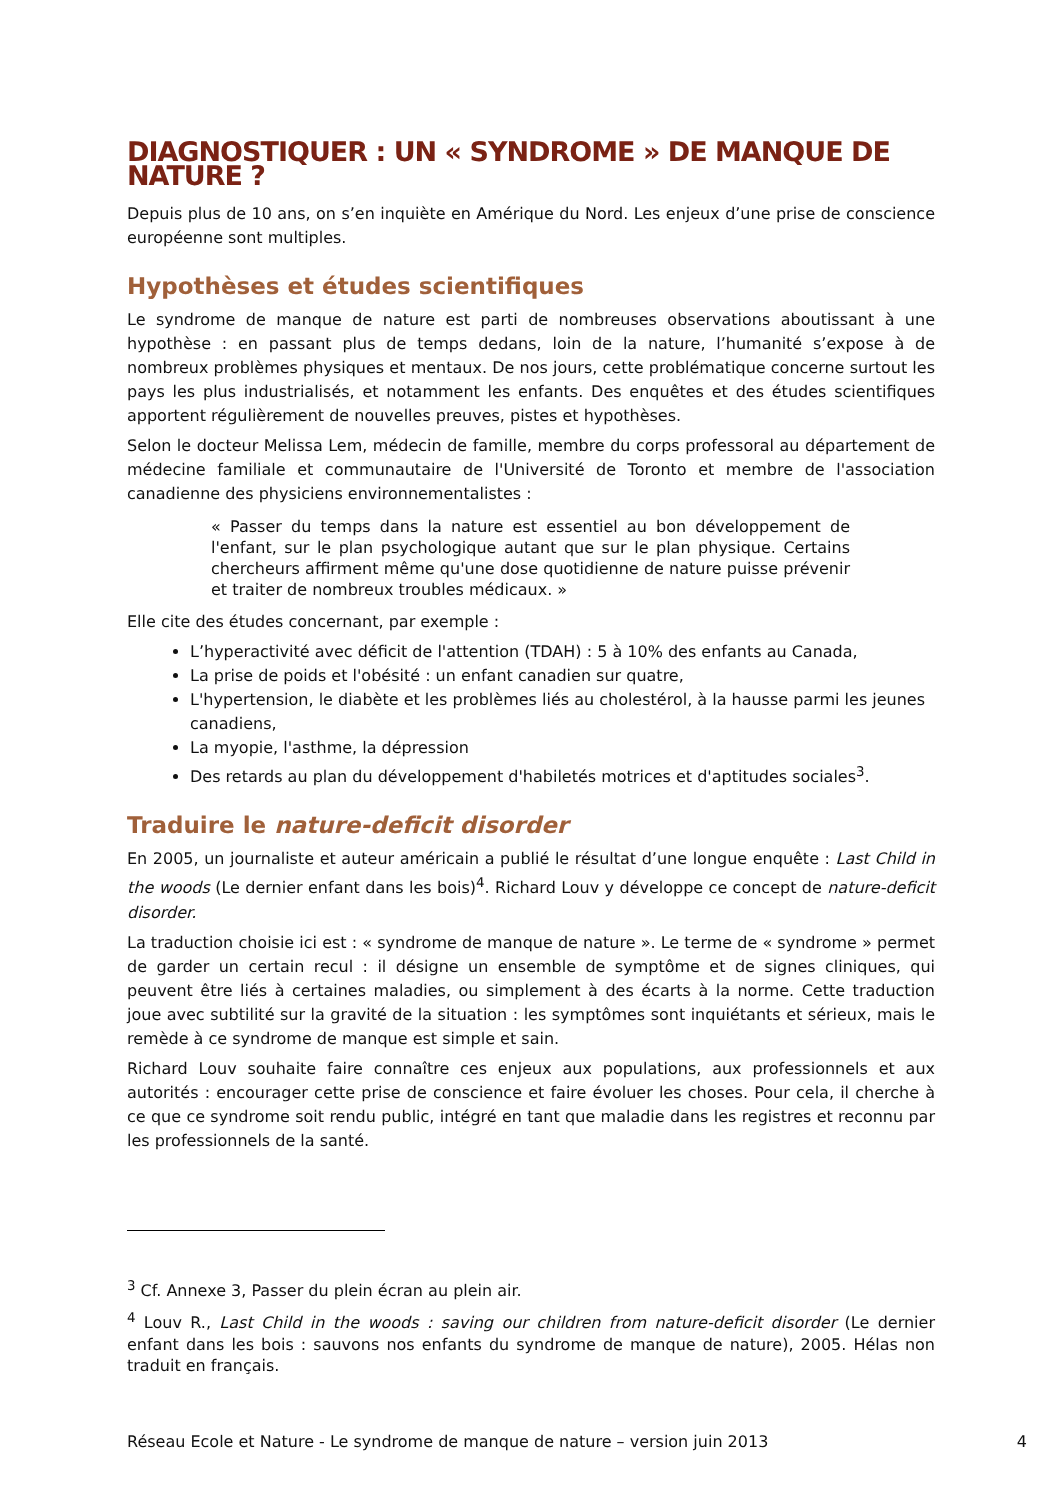DIAGNOSTIQUER : UN « SYNDROME » DE MANQUE DE NATURE ?
Depuis plus de 10 ans, on s’en inquiète en Amérique du Nord. Les enjeux d’une prise de conscience européenne sont multiples.
Hypothèses et études scientifiques
Le syndrome de manque de nature est parti de nombreuses observations aboutissant à une hypothèse : en passant plus de temps dedans, loin de la nature, l’humanité s’expose à de nombreux problèmes physiques et mentaux. De nos jours, cette problématique concerne surtout les pays les plus industrialisés, et notamment les enfants. Des enquêtes et des études scientifiques apportent régulièrement de nouvelles preuves, pistes et hypothèses.
Selon le docteur Melissa Lem, médecin de famille, membre du corps professoral au département de médecine familiale et communautaire de l'Université de Toronto et membre de l'association canadienne des physiciens environnementalistes :
« Passer du temps dans la nature est essentiel au bon développement de l'enfant, sur le plan psychologique autant que sur le plan physique. Certains chercheurs affirment même qu'une dose quotidienne de nature puisse prévenir et traiter de nombreux troubles médicaux. »
Elle cite des études concernant, par exemple :
L’hyperactivité avec déficit de l'attention (TDAH) : 5 à 10% des enfants au Canada,
La prise de poids et l'obésité : un enfant canadien sur quatre,
L'hypertension, le diabète et les problèmes liés au cholestérol, à la hausse parmi les jeunes canadiens,
La myopie, l'asthme, la dépression
Des retards au plan du développement d'habiletés motrices et d'aptitudes sociales<sup>3</sup>.
Traduire le nature-deficit disorder
En 2005, un journaliste et auteur américain a publié le résultat d’une longue enquête : Last Child in the woods (Le dernier enfant dans les bois)<sup>4</sup>. Richard Louv y développe ce concept de nature-deficit disorder.
La traduction choisie ici est : « syndrome de manque de nature ». Le terme de « syndrome » permet de garder un certain recul : il désigne un ensemble de symptôme et de signes cliniques, qui peuvent être liés à certaines maladies, ou simplement à des écarts à la norme. Cette traduction joue avec subtilité sur la gravité de la situation : les symptômes sont inquiétants et sérieux, mais le remède à ce syndrome de manque est simple et sain.
Richard Louv souhaite faire connaître ces enjeux aux populations, aux professionnels et aux autorités : encourager cette prise de conscience et faire évoluer les choses. Pour cela, il cherche à ce que ce syndrome soit rendu public, intégré en tant que maladie dans les registres et reconnu par les professionnels de la santé.
<sup>3</sup> Cf. Annexe 3, Passer du plein écran au plein air.
<sup>4</sup> Louv R., Last Child in the woods : saving our children from nature-deficit disorder (Le dernier enfant dans les bois : sauvons nos enfants du syndrome de manque de nature), 2005. Hélas non traduit en français.
Réseau Ecole et Nature - Le syndrome de manque de nature – version juin 2013 4